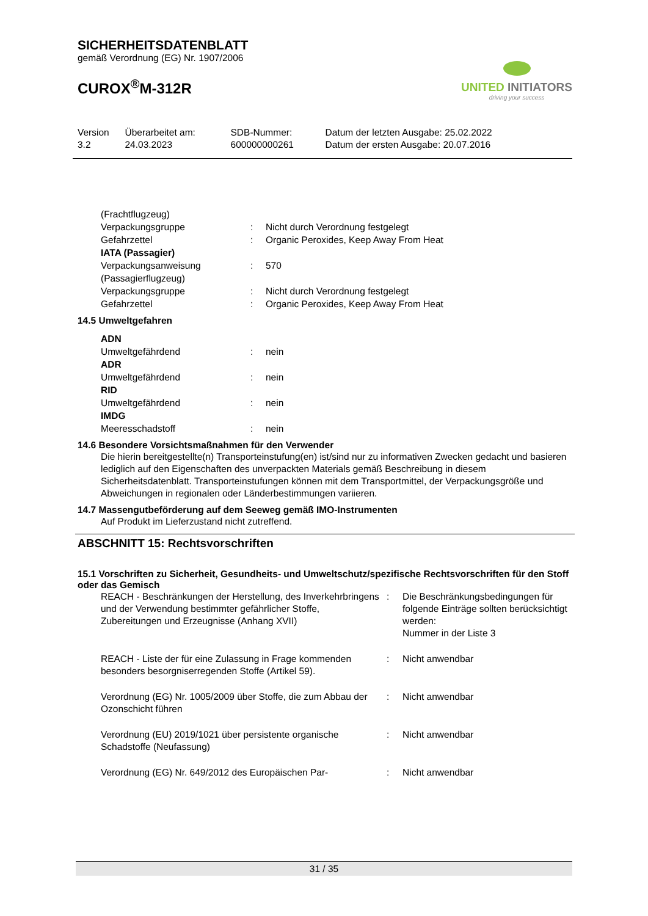SICHERHEITSDATENBLATT
gemäß Verordnung (EG) Nr. 1907/2006
CUROX<sup>®</sup>M-312R
UNITED INITIATORS
driving your success
| Version 3.2 | Überarbeitet am: 24.03.2023 | SDB-Nummer: 600000000261 | Datum der letzten Ausgabe: 25.02.2022 Datum der ersten Ausgabe: 20.07.2016 |
| (Frachtflugzeug) | | |
| Verpackungsgruppe | : | Nicht durch Verordnung festgelegt |
| Gefahrzettel | : | Organic Peroxides, Keep Away From Heat |
| IATA (Passagier) | | |
| Verpackungsanweisung (Passagierflugzeug) | : | 570 |
| Verpackungsgruppe | : | Nicht durch Verordnung festgelegt |
| Gefahrzettel | : | Organic Peroxides, Keep Away From Heat |
14.5 Umweltgefahren
| ADN | | |
| Umweltgefährdend | : | nein |
| ADR | | |
| Umweltgefährdend | : | nein |
| RID | | |
| Umweltgefährdend | : | nein |
| IMDG | | |
| Meeresschadstoff | : | nein |
14.6 Besondere Vorsichtsmaßnahmen für den Verwender
Die hierin bereitgestellte(n) Transporteinstufung(en) ist/sind nur zu informativen Zwecken gedacht und basieren lediglich auf den Eigenschaften des unverpackten Materials gemäß Beschreibung in diesem Sicherheitsdatenblatt. Transporteinstufungen können mit dem Transportmittel, der Verpackungsgröße und Abweichungen in regionalen oder Länderbestimmungen variieren.
14.7 Massengutbeförderung auf dem Seeweg gemäß IMO-Instrumenten
Auf Produkt im Lieferzustand nicht zutreffend.
ABSCHNITT 15: Rechtsvorschriften
15.1 Vorschriften zu Sicherheit, Gesundheits- und Umweltschutz/spezifische Rechtsvorschriften für den Stoff oder das Gemisch
| REACH - Beschränkungen der Herstellung, des Inverkehrbringens und der Verwendung bestimmter gefährlicher Stoffe, Zubereitungen und Erzeugnisse (Anhang XVII) | : | Die Beschränkungsbedingungen für folgende Einträge sollten berücksichtigt werden: Nummer in der Liste 3 |
| REACH - Liste der für eine Zulassung in Frage kommenden besonders besorgniserregenden Stoffe (Artikel 59). | : | Nicht anwendbar |
| Verordnung (EG) Nr. 1005/2009 über Stoffe, die zum Abbau der Ozonschicht führen | : | Nicht anwendbar |
| Verordnung (EU) 2019/1021 über persistente organische Schadstoffe (Neufassung) | : | Nicht anwendbar |
| Verordnung (EG) Nr. 649/2012 des Europäischen Par- | : | Nicht anwendbar |
31 / 35